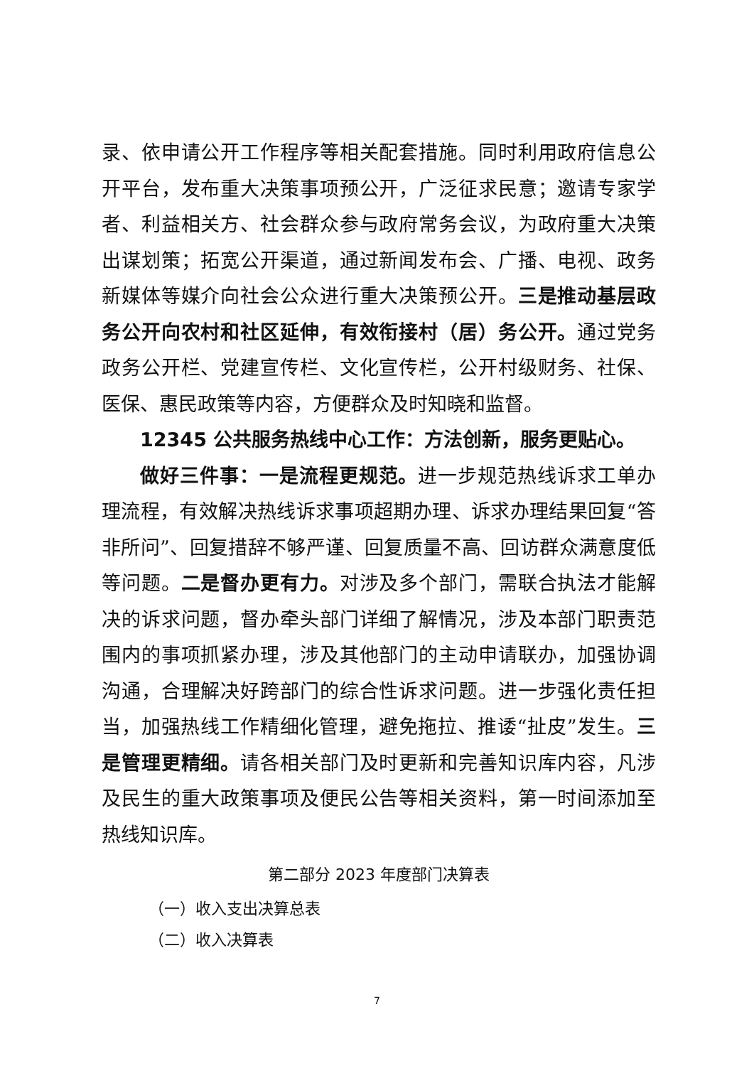录、依申请公开工作程序等相关配套措施。同时利用政府信息公开平台，发布重大决策事项预公开，广泛征求民意；邀请专家学者、利益相关方、社会群众参与政府常务会议，为政府重大决策出谋划策；拓宽公开渠道，通过新闻发布会、广播、电视、政务新媒体等媒介向社会公众进行重大决策预公开。三是推动基层政务公开向农村和社区延伸，有效衔接村（居）务公开。通过党务政务公开栏、党建宣传栏、文化宣传栏，公开村级财务、社保、医保、惠民政策等内容，方便群众及时知晓和监督。
12345 公共服务热线中心工作：方法创新，服务更贴心。
做好三件事：一是流程更规范。进一步规范热线诉求工单办理流程，有效解决热线诉求事项超期办理、诉求办理结果回复“答非所问”、回复措辞不够严谨、回复质量不高、回访群众满意度低等问题。二是督办更有力。对涉及多个部门，需联合执法才能解决的诉求问题，督办牵头部门详细了解情况，涉及本部门职责范围内的事项抓紧办理，涉及其他部门的主动申请联办，加强协调沟通，合理解决好跨部门的综合性诉求问题。进一步强化责任担当，加强热线工作精细化管理，避免拖拉、推诿“扯皮”发生。三是管理更精细。请各相关部门及时更新和完善知识库内容，凡涉及民生的重大政策事项及便民公告等相关资料，第一时间添加至热线知识库。
第二部分 2023 年度部门决算表
（一）收入支出决算总表
（二）收入决算表
7